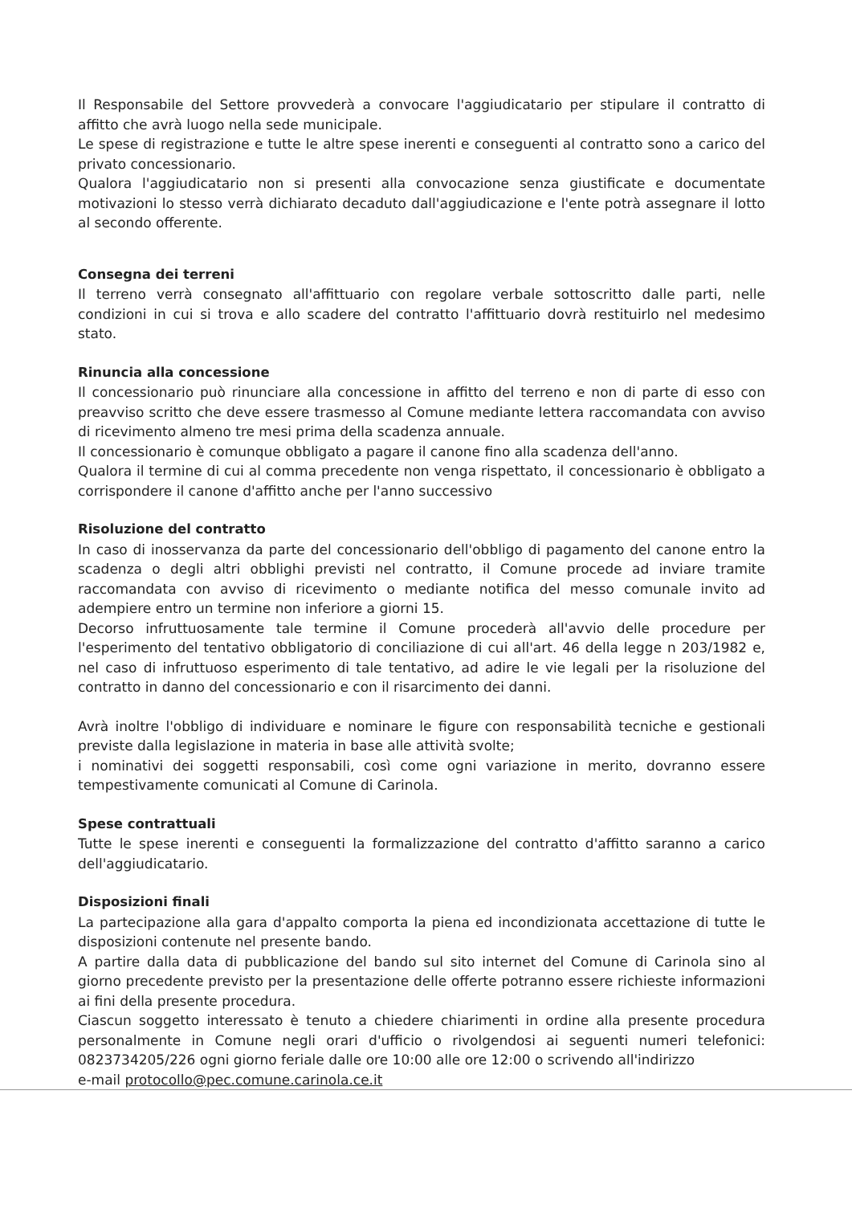Il Responsabile del Settore provvederà a convocare l'aggiudicatario per stipulare il contratto di affitto che avrà luogo nella sede municipale.
Le spese di registrazione e tutte le altre spese inerenti e conseguenti al contratto sono a carico del privato concessionario.
Qualora l'aggiudicatario non si presenti alla convocazione senza giustificate e documentate motivazioni lo stesso verrà dichiarato decaduto dall'aggiudicazione e l'ente potrà assegnare il lotto al secondo offerente.
Consegna dei terreni
Il terreno verrà consegnato all'affittuario con regolare verbale sottoscritto dalle parti, nelle condizioni in cui si trova e allo scadere del contratto l'affittuario dovrà restituirlo nel medesimo stato.
Rinuncia alla concessione
Il concessionario può rinunciare alla concessione in affitto del terreno e non di parte di esso con preavviso scritto che deve essere trasmesso al Comune mediante lettera raccomandata con avviso di ricevimento almeno tre mesi prima della scadenza annuale.
Il concessionario è comunque obbligato a pagare il canone fino alla scadenza dell'anno.
Qualora il termine di cui al comma precedente non venga rispettato, il concessionario è obbligato a corrispondere il canone d'affitto anche per l'anno successivo
Risoluzione del contratto
In caso di inosservanza da parte del concessionario dell'obbligo di pagamento del canone entro la scadenza o degli altri obblighi previsti nel contratto, il Comune procede ad inviare tramite raccomandata con avviso di ricevimento o mediante notifica del messo comunale invito ad adempiere entro un termine non inferiore a giorni 15.
Decorso infruttuosamente tale termine il Comune procederà all'avvio delle procedure per l'esperimento del tentativo obbligatorio di conciliazione di cui all'art. 46 della legge n 203/1982 e, nel caso di infruttuoso esperimento di tale tentativo, ad adire le vie legali per la risoluzione del contratto in danno del concessionario e con il risarcimento dei danni.
Avrà inoltre l'obbligo di individuare e nominare le figure con responsabilità tecniche e gestionali previste dalla legislazione in materia in base alle attività svolte;
i nominativi dei soggetti responsabili, così come ogni variazione in merito, dovranno essere tempestivamente comunicati al Comune di Carinola.
Spese contrattuali
Tutte le spese inerenti e conseguenti la formalizzazione del contratto d'affitto saranno a carico dell'aggiudicatario.
Disposizioni finali
La partecipazione alla gara d'appalto comporta la piena ed incondizionata accettazione di tutte le disposizioni contenute nel presente bando.
A partire dalla data di pubblicazione del bando sul sito internet del Comune di Carinola sino al giorno precedente previsto per la presentazione delle offerte potranno essere richieste informazioni ai fini della presente procedura.
Ciascun soggetto interessato è tenuto a chiedere chiarimenti in ordine alla presente procedura personalmente in Comune negli orari d'ufficio o rivolgendosi ai seguenti numeri telefonici: 0823734205/226 ogni giorno feriale dalle ore 10:00 alle ore 12:00 o scrivendo all'indirizzo
e-mail protocollo@pec.comune.carinola.ce.it